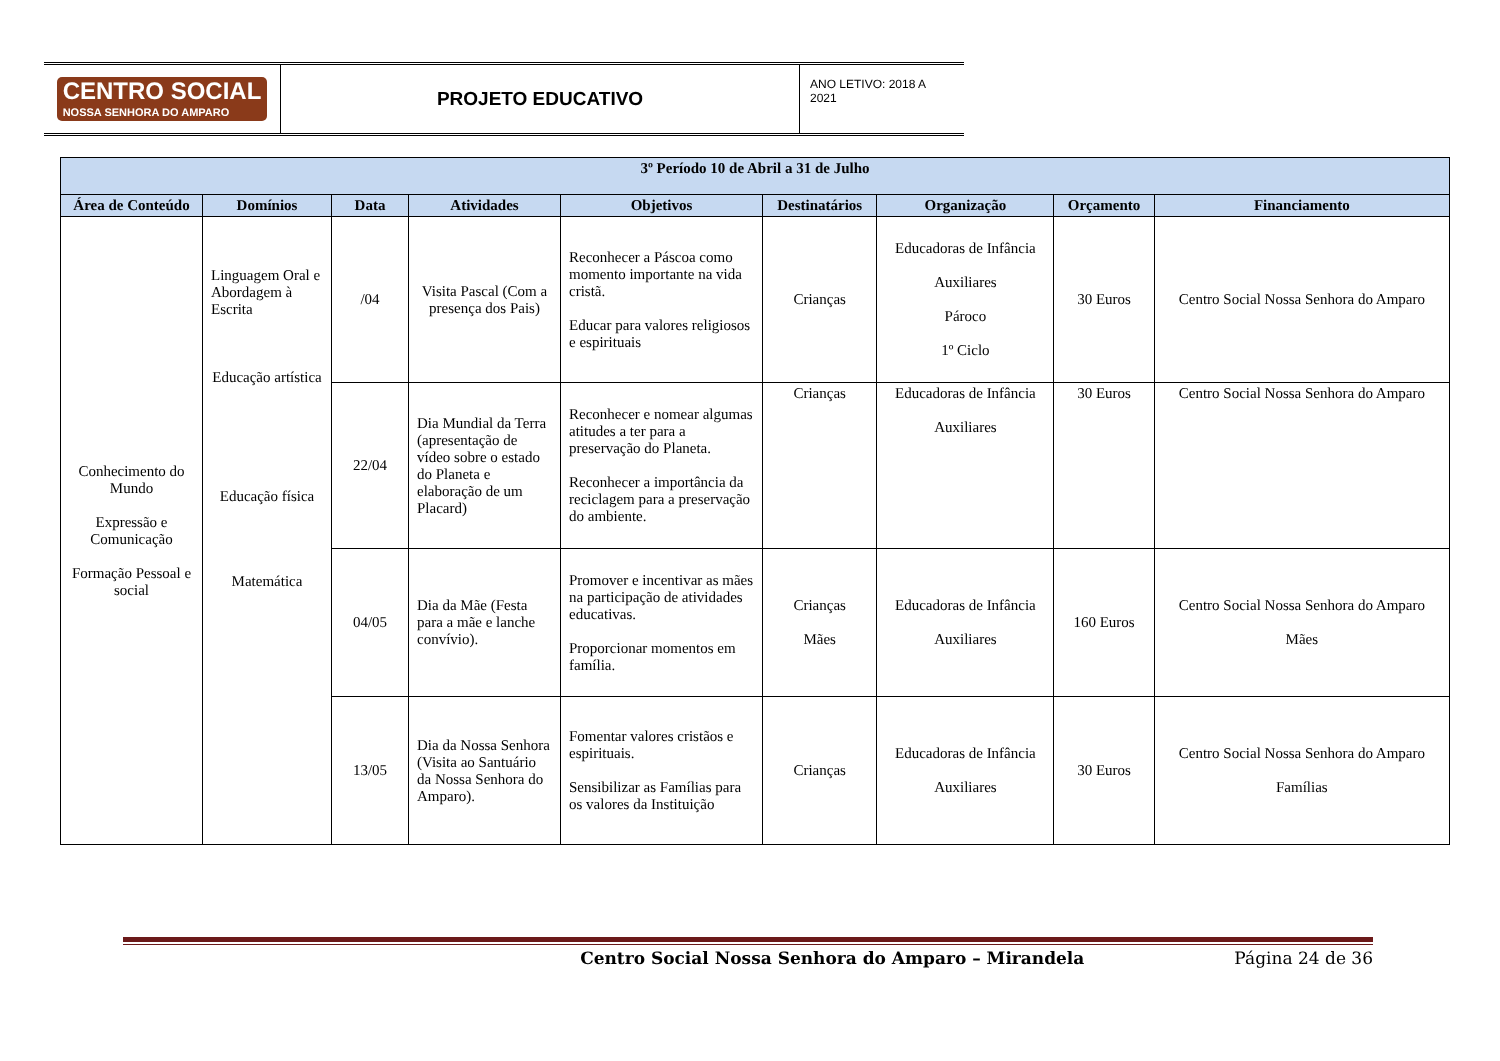CENTRO SOCIAL
NOSSA SENHORA DO AMPARO
PROJETO EDUCATIVO
ANO LETIVO: 2018 A 2021
| 3º Período 10 de Abril a 31 de Julho | | | | | | | | |
| --- | --- | --- | --- | --- | --- | --- | --- | --- |
| Área de Conteúdo | Domínios | Data | Atividades | Objetivos | Destinatários | Organização | Orçamento | Financiamento |
| Conhecimento do Mundo Expressão e Comunicação Formação Pessoal e social | Linguagem Oral e Abordagem à Escrita Educação artística Educação física Matemática | /04 | Visita Pascal (Com a presença dos Pais) | Reconhecer a Páscoa como momento importante na vida cristã. Educar para valores religiosos e espirituais | Crianças | Educadoras de Infância Auxiliares Pároco 1º Ciclo | 30 Euros | Centro Social Nossa Senhora do Amparo |
| | | 22/04 | Dia Mundial da Terra (apresentação de vídeo sobre o estado do Planeta e elaboração de um Placard) | Reconhecer e nomear algumas atitudes a ter para a preservação do Planeta. Reconhecer a importância da reciclagem para a preservação do ambiente. | Crianças | Educadoras de Infância Auxiliares | 30 Euros | Centro Social Nossa Senhora do Amparo |
| | | 04/05 | Dia da Mãe (Festa para a mãe e lanche convívio). | Promover e incentivar as mães na participação de atividades educativas. Proporcionar momentos em família. | Crianças Mães | Educadoras de Infância Auxiliares | 160 Euros | Centro Social Nossa Senhora do Amparo Mães |
| | | 13/05 | Dia da Nossa Senhora (Visita ao Santuário da Nossa Senhora do Amparo). | Fomentar valores cristãos e espirituais. Sensibilizar as Famílias para os valores da Instituição | Crianças | Educadoras de Infância Auxiliares | 30 Euros | Centro Social Nossa Senhora do Amparo Famílias |
Centro Social Nossa Senhora do Amparo – Mirandela Página 24 de 36